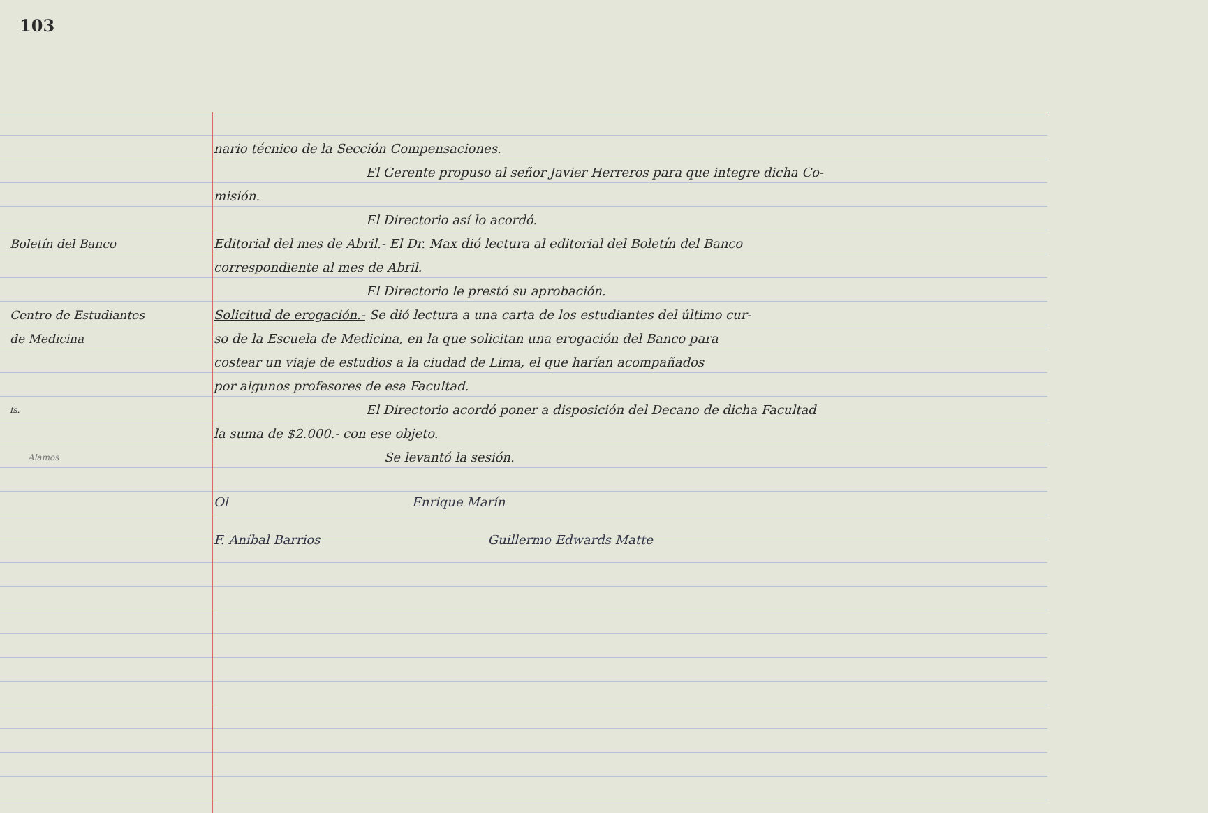103
nario técnico de la Sección Compensaciones.
El Gerente propuso al señor Javier Herreros para que integre dicha Co-
misión.
El Directorio así lo acordó.
Boletín del Banco Editorial del mes de Abril.- El Dr. Max dió lectura al editorial del Boletín del Banco
correspondiente al mes de Abril.
El Directorio le prestó su aprobación.
Centro de Estudiantes Solicitud de erogación.- Se dió lectura a una carta de los estudiantes del último cur-
de Medicina so de la Escuela de Medicina, en la que solicitan una erogación del Banco para
costear un viaje de estudios a la ciudad de Lima, el que harían acompañados
por algunos profesores de esa Facultad.
fs.
El Directorio acordó poner a disposición del Decano de dicha Facultad
la suma de $2.000.- con ese objeto.
Alamos
Se levantó la sesión.
Ol Enrique Marín
F. Aníbal Barrios Guillermo Edwards Matte